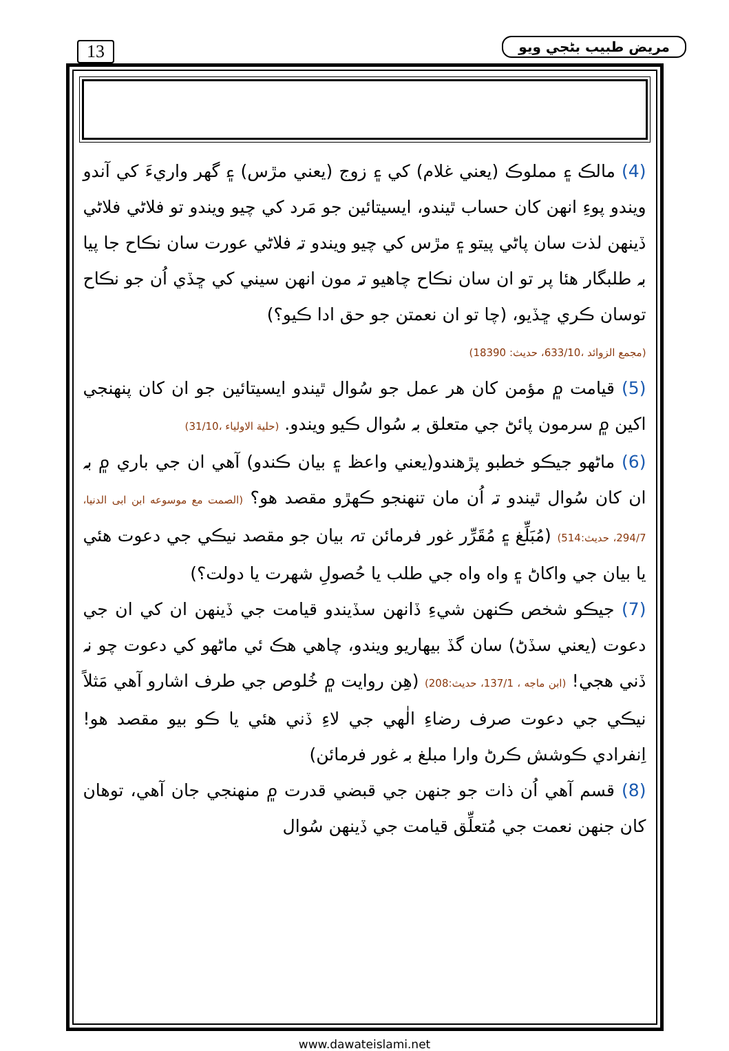13 مريض طبيب بڻجي ويو
(4) مالڪ ۽ مملوڪ (يعني غلام) کي ۽ زوج (يعني مڙس) ۽ گهر واريءَ کي آندو ويندو پوءِ انهن کان حساب ٿيندو، ايسيتائين جو مَرد کي چيو ويندو تو فلاڻي فلاڻي ڏينهن لذت سان پاڻي پيتو ۽ مڙس کي چيو ويندو تہ فلاڻي عورت سان نڪاح جا پيا بہ طلبگار هئا پر تو ان سان نڪاح چاهيو تہ مون انهن سيني کي ڇڏي اُن جو نڪاح توسان ڪري ڇڏيو، (چا تو ان نعمتن جو حق ادا ڪيو؟)
(مجمع الزوائد ،633/10، حديث: 18390)
(5) قيامت ۾ مؤمن کان هر عمل جو سُوال ٿيندو ايسيتائين جو ان کان پنهنجي اکين ۾ سرمون پائڻ جي متعلق بہ سُوال ڪيو ويندو. (حلية الاولياء ،31/10)
(6) ماڻهو جيڪو خطبو پڙهندو(يعني واعظ ۽ بيان ڪندو) آهي ان جي باري ۾ بہ ان کان سُوال ٿيندو تہ اُن مان تنهنجو ڪهڙو مقصد هو؟ (الصمت مع موسوعه ابن ابی الدنيا، 294/7، حديث:514) (مُبَلِّغ ۽ مُقَرِّر غور فرمائن تہ بيان جو مقصد نيڪي جي دعوت هئي يا بيان جي واکاڻ ۽ واه واه جي طلب يا حُصولِ شهرت يا دولت؟)
(7) جيڪو شخص ڪنهن شيءِ ڏانهن سڏيندو قيامت جي ڏينهن ان کي ان جي دعوت (يعني سڏڻ) سان گڏ بيهاريو ويندو، چاهي هڪ ئي ماڻهو کي دعوت چو نہ ڏني هجي! (ابن ماجه ، 137/1، حديث:208) (هِن روايت ۾ خُلوص جي طرف اشارو آهي مَثلاً نيڪي جي دعوت صرف رضاءِ الٰهي جي لاءِ ڏني هئي يا ڪو بيو مقصد هو! اِنفرادي ڪوشش ڪرڻ وارا مبلغ بہ غور فرمائن)
(8) قسم آهي اُن ذات جو جنهن جي قبضي قدرت ۾ منهنجي جان آهي، توهان کان جنهن نعمت جي مُتعلِّق قيامت جي ڏينهن سُوال
www.dawateislami.net